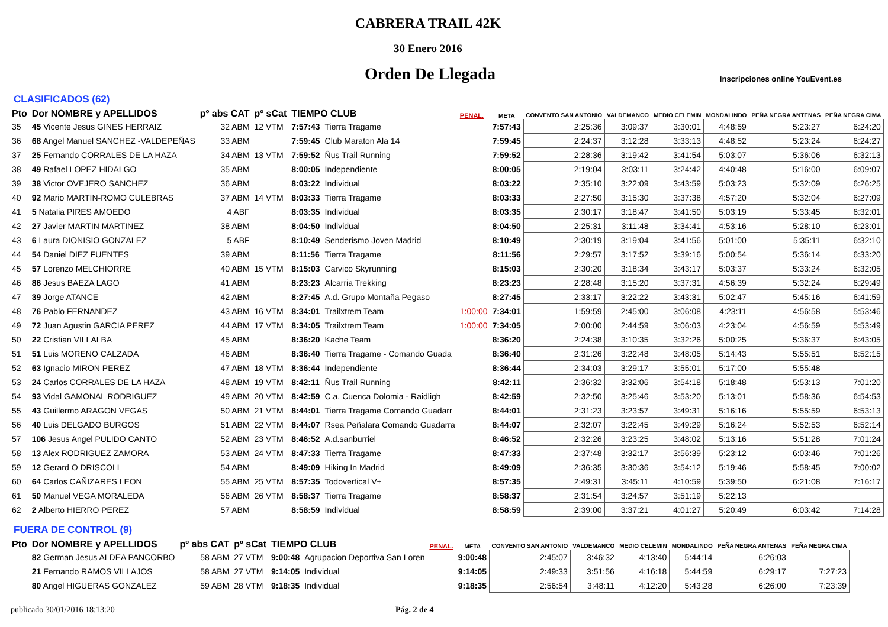CABRERA TRAIL 42K
30 Enero 2016
Orden De Llegada
Inscripciones online YouEvent.es
CLASIFICADOS (62)
| Pto | Dor NOMBRE y APELLIDOS | pº abs CAT | pº sCat | TIEMPO CLUB | | PENAL. | META | CONVENTO SAN ANTONIO | VALDEMANCO | MEDIO CELEMIN | MONDALINDO | PEÑA NEGRA ANTENAS | PEÑA NEGRA CIMA |
| --- | --- | --- | --- | --- | --- | --- | --- | --- | --- | --- | --- | --- | --- |
| 35 | 45 Vicente Jesus GINES HERRAIZ | 32 ABM | 12 VTM | 7:57:43 | Tierra Tragame | | 7:57:43 | 2:25:36 | 3:09:37 | 3:30:01 | 4:48:59 | 5:23:27 | 6:24:20 |
| 36 | 68 Angel Manuel SANCHEZ -VALDEPEÑAS | 33 ABM | | 7:59:45 | Club Maraton Ala 14 | | 7:59:45 | 2:24:37 | 3:12:28 | 3:33:13 | 4:48:52 | 5:23:24 | 6:24:27 |
| 37 | 25 Fernando CORRALES DE LA HAZA | 34 ABM | 13 VTM | 7:59:52 | Ñus Trail Running | | 7:59:52 | 2:28:36 | 3:19:42 | 3:41:54 | 5:03:07 | 5:36:06 | 6:32:13 |
| 38 | 49 Rafael LOPEZ HIDALGO | 35 ABM | | 8:00:05 | Independiente | | 8:00:05 | 2:19:04 | 3:03:11 | 3:24:42 | 4:40:48 | 5:16:00 | 6:09:07 |
| 39 | 38 Victor OVEJERO SANCHEZ | 36 ABM | | 8:03:22 | Individual | | 8:03:22 | 2:35:10 | 3:22:09 | 3:43:59 | 5:03:23 | 5:32:09 | 6:26:25 |
| 40 | 92 Mario MARTIN-ROMO CULEBRAS | 37 ABM | 14 VTM | 8:03:33 | Tierra Tragame | | 8:03:33 | 2:27:50 | 3:15:30 | 3:37:38 | 4:57:20 | 5:32:04 | 6:27:09 |
| 41 | 5 Natalia PIRES AMOEDO | 4 ABF | | 8:03:35 | Individual | | 8:03:35 | 2:30:17 | 3:18:47 | 3:41:50 | 5:03:19 | 5:33:45 | 6:32:01 |
| 42 | 27 Javier MARTIN MARTINEZ | 38 ABM | | 8:04:50 | Individual | | 8:04:50 | 2:25:31 | 3:11:48 | 3:34:41 | 4:53:16 | 5:28:10 | 6:23:01 |
| 43 | 6 Laura DIONISIO GONZALEZ | 5 ABF | | 8:10:49 | Senderismo Joven Madrid | | 8:10:49 | 2:30:19 | 3:19:04 | 3:41:56 | 5:01:00 | 5:35:11 | 6:32:10 |
| 44 | 54 Daniel DIEZ FUENTES | 39 ABM | | 8:11:56 | Tierra Tragame | | 8:11:56 | 2:29:57 | 3:17:52 | 3:39:16 | 5:00:54 | 5:36:14 | 6:33:20 |
| 45 | 57 Lorenzo MELCHIORRE | 40 ABM | 15 VTM | 8:15:03 | Carvico Skyrunning | | 8:15:03 | 2:30:20 | 3:18:34 | 3:43:17 | 5:03:37 | 5:33:24 | 6:32:05 |
| 46 | 86 Jesus BAEZA LAGO | 41 ABM | | 8:23:23 | Alcarria Trekking | | 8:23:23 | 2:28:48 | 3:15:20 | 3:37:31 | 4:56:39 | 5:32:24 | 6:29:49 |
| 47 | 39 Jorge ATANCE | 42 ABM | | 8:27:45 | A.d. Grupo Montaña Pegaso | | 8:27:45 | 2:33:17 | 3:22:22 | 3:43:31 | 5:02:47 | 5:45:16 | 6:41:59 |
| 48 | 76 Pablo FERNANDEZ | 43 ABM | 16 VTM | 8:34:01 | Trailxtrem Team | 1:00:00 | 7:34:01 | 1:59:59 | 2:45:00 | 3:06:08 | 4:23:11 | 4:56:58 | 5:53:46 |
| 49 | 72 Juan Agustin GARCIA PEREZ | 44 ABM | 17 VTM | 8:34:05 | Trailxtrem Team | 1:00:00 | 7:34:05 | 2:00:00 | 2:44:59 | 3:06:03 | 4:23:04 | 4:56:59 | 5:53:49 |
| 50 | 22 Cristian VILLALBA | 45 ABM | | 8:36:20 | Kache Team | | 8:36:20 | 2:24:38 | 3:10:35 | 3:32:26 | 5:00:25 | 5:36:37 | 6:43:05 |
| 51 | 51 Luis MORENO CALZADA | 46 ABM | | 8:36:40 | Tierra Tragame - Comando Guada | | 8:36:40 | 2:31:26 | 3:22:48 | 3:48:05 | 5:14:43 | 5:55:51 | 6:52:15 |
| 52 | 63 Ignacio MIRON PEREZ | 47 ABM | 18 VTM | 8:36:44 | Independiente | | 8:36:44 | 2:34:03 | 3:29:17 | 3:55:01 | 5:17:00 | 5:55:48 | |
| 53 | 24 Carlos CORRALES DE LA HAZA | 48 ABM | 19 VTM | 8:42:11 | Ñus Trail Running | | 8:42:11 | 2:36:32 | 3:32:06 | 3:54:18 | 5:18:48 | 5:53:13 | 7:01:20 |
| 54 | 93 Vidal GAMONAL RODRIGUEZ | 49 ABM | 20 VTM | 8:42:59 | C.a. Cuenca Dolomia - Raidligh | | 8:42:59 | 2:32:50 | 3:25:46 | 3:53:20 | 5:13:01 | 5:58:36 | 6:54:53 |
| 55 | 43 Guillermo ARAGON VEGAS | 50 ABM | 21 VTM | 8:44:01 | Tierra Tragame Comando Guadarr | | 8:44:01 | 2:31:23 | 3:23:57 | 3:49:31 | 5:16:16 | 5:55:59 | 6:53:13 |
| 56 | 40 Luis DELGADO BURGOS | 51 ABM | 22 VTM | 8:44:07 | Rsea Peñalara Comando Guadarra | | 8:44:07 | 2:32:07 | 3:22:45 | 3:49:29 | 5:16:24 | 5:52:53 | 6:52:14 |
| 57 | 106 Jesus Angel PULIDO CANTO | 52 ABM | 23 VTM | 8:46:52 | A.d.sanburriel | | 8:46:52 | 2:32:26 | 3:23:25 | 3:48:02 | 5:13:16 | 5:51:28 | 7:01:24 |
| 58 | 13 Alex RODRIGUEZ ZAMORA | 53 ABM | 24 VTM | 8:47:33 | Tierra Tragame | | 8:47:33 | 2:37:48 | 3:32:17 | 3:56:39 | 5:23:12 | 6:03:46 | 7:01:26 |
| 59 | 12 Gerard O DRISCOLL | 54 ABM | | 8:49:09 | Hiking In Madrid | | 8:49:09 | 2:36:35 | 3:30:36 | 3:54:12 | 5:19:46 | 5:58:45 | 7:00:02 |
| 60 | 64 Carlos CAÑIZARES LEON | 55 ABM | 25 VTM | 8:57:35 | Todovertical V+ | | 8:57:35 | 2:49:31 | 3:45:11 | 4:10:59 | 5:39:50 | 6:21:08 | 7:16:17 |
| 61 | 50 Manuel VEGA MORALEDA | 56 ABM | 26 VTM | 8:58:37 | Tierra Tragame | | 8:58:37 | 2:31:54 | 3:24:57 | 3:51:19 | 5:22:13 | | |
| 62 | 2 Alberto HIERRO PEREZ | 57 ABM | | 8:58:59 | Individual | | 8:58:59 | 2:39:00 | 3:37:21 | 4:01:27 | 5:20:49 | 6:03:42 | 7:14:28 |
FUERA DE CONTROL (9)
| Pto | Dor NOMBRE y APELLIDOS | pº abs CAT | pº sCat | TIEMPO CLUB | | PENAL. | META | CONVENTO SAN ANTONIO | VALDEMANCO | MEDIO CELEMIN | MONDALINDO | PEÑA NEGRA ANTENAS | PEÑA NEGRA CIMA |
| --- | --- | --- | --- | --- | --- | --- | --- | --- | --- | --- | --- | --- | --- |
| | 82 German Jesus ALDEA PANCORBO | 58 ABM | 27 VTM | 9:00:48 | Agrupacion Deportiva San Loren | | 9:00:48 | 2:45:07 | 3:46:32 | 4:13:40 | 5:44:14 | 6:26:03 | |
| | 21 Fernando RAMOS VILLAJOS | 58 ABM | 27 VTM | 9:14:05 | Individual | | 9:14:05 | 2:49:33 | 3:51:56 | 4:16:18 | 5:44:59 | 6:29:17 | 7:27:23 |
| | 80 Angel HIGUERAS GONZALEZ | 59 ABM | 28 VTM | 9:18:35 | Individual | | 9:18:35 | 2:56:54 | 3:48:11 | 4:12:20 | 5:43:28 | 6:26:00 | 7:23:39 |
publicado 30/01/2016 18:13:20 Pág. 2 de 4